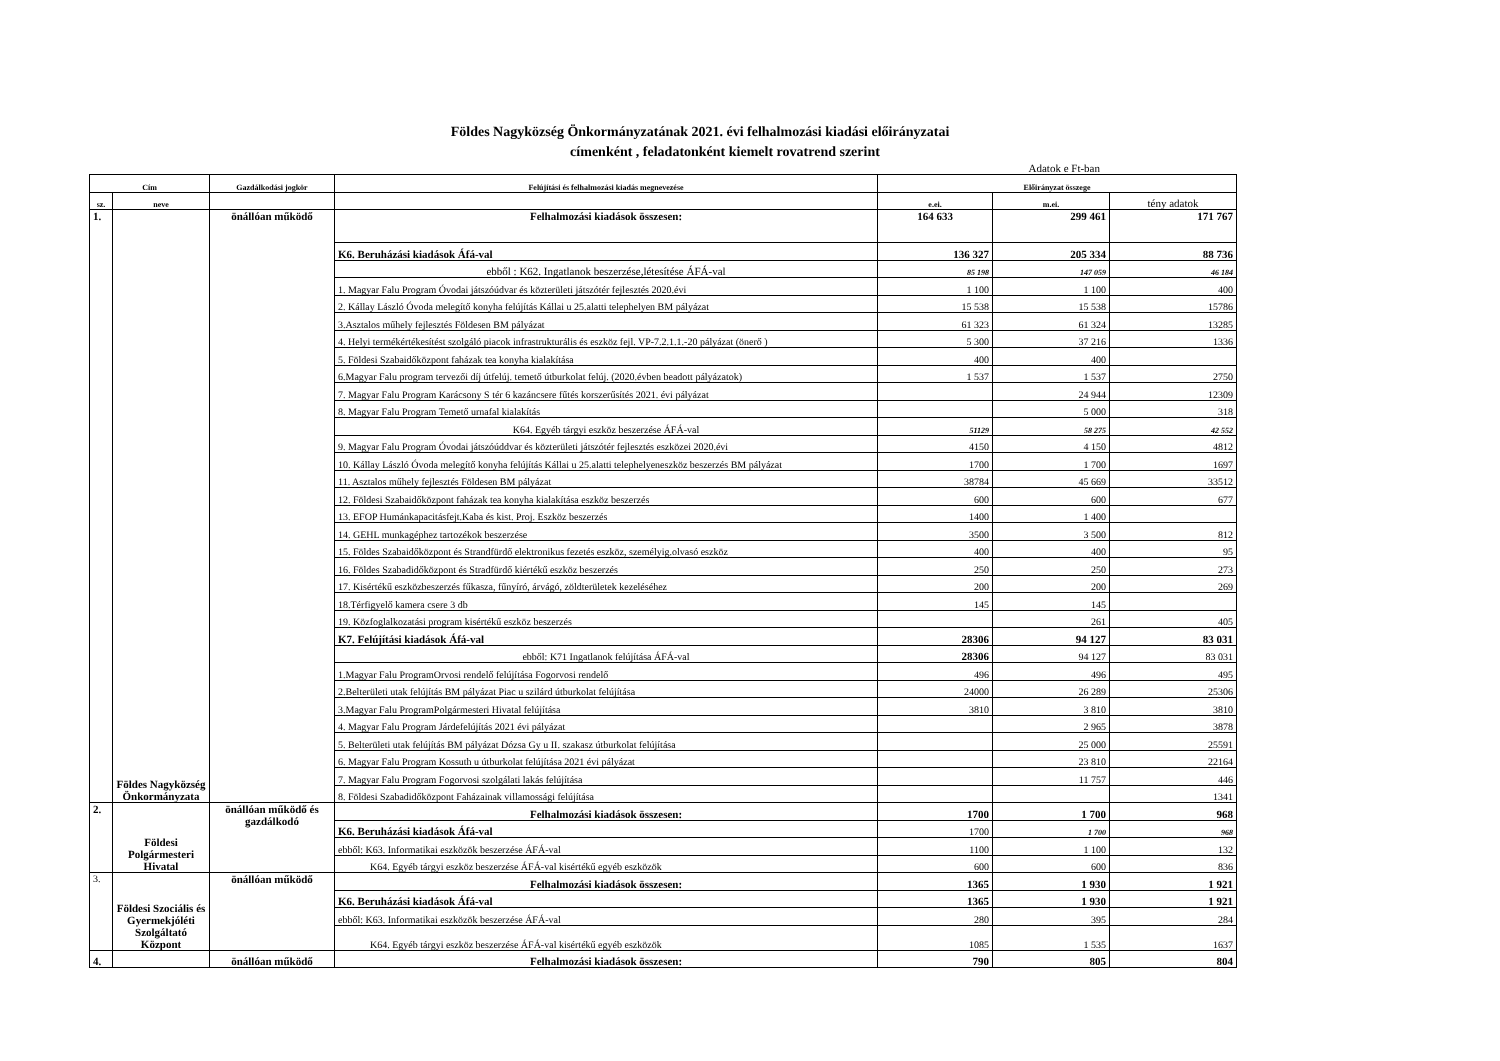Földes Nagyközség Önkormányzatának 2021. évi felhalmozási kiadási előirányzatai
címenként , feladatonként kiemelt rovatrend szerint
Adatok e Ft-ban
| Cím | | Gazdálkodási jogkör | Felújítási és felhalmozási kiadás megnevezése | Előirányzat összege | | |
| --- | --- | --- | --- | --- | --- | --- |
| sz. | neve | | | e.ei. | m.ei. | tény adatok |
| 1. | Földes Nagyközség Önkormányzata | önállóan működő | Felhalmozási kiadások összesen: | 164 633 | 299 461 | 171 767 |
| | | | K6. Beruházási kiadások Áfá-val | 136 327 | 205 334 | 88 736 |
| | | | ebből : K62. Ingatlanok beszerzése,létesítése ÁFÁ-val | 85 198 | 147 059 | 46 184 |
| | | | 1. Magyar Falu Program Óvodai játszóúdvar és közterületi játszótér fejlesztés 2020.évi | 1 100 | 1 100 | 400 |
| | | | 2. Kállay László Óvoda melegítő konyha felújítás Kállai u 25.alatti telephelyen BM pályázat | 15 538 | 15 538 | 15786 |
| | | | 3.Asztalos műhely fejlesztés Földesen BM pályázat | 61 323 | 61 324 | 13285 |
| | | | 4. Helyi termékértékesítést szolgáló piacok infrastrukturális és eszköz fejl. VP-7.2.1.1.-20 pályázat (önerő ) | 5 300 | 37 216 | 1336 |
| | | | 5. Földesi Szabaidőközpont faházak tea konyha kialakítása | 400 | 400 | |
| | | | 6.Magyar Falu program tervezői díj útfelúj. temető útburkolat felúj. (2020.évben beadott pályázatok) | 1 537 | 1 537 | 2750 |
| | | | 7. Magyar Falu Program Karácsony S tér 6 kazáncsere fűtés korszerűsítés 2021. évi pályázat | | 24 944 | 12309 |
| | | | 8. Magyar Falu Program Temető urnafal kialakítás | | 5 000 | 318 |
| | | | K64. Egyéb tárgyi eszköz beszerzése ÁFÁ-val | 51129 | 58 275 | 42 552 |
| | | | 9. Magyar Falu Program Óvodai játszóúddvar és közterületi játszótér fejlesztés eszközei 2020.évi | 4150 | 4 150 | 4812 |
| | | | 10. Kállay László Óvoda melegítő konyha felújítás Kállai u 25.alatti telephelyeneszköz beszerzés BM pályázat | 1700 | 1 700 | 1697 |
| | | | 11. Asztalos műhely fejlesztés Földesen BM pályázat | 38784 | 45 669 | 33512 |
| | | | 12. Földesi Szabaidőközpont faházak tea konyha kialakítása eszköz beszerzés | 600 | 600 | 677 |
| | | | 13. EFOP Humánkapacitásfejt.Kaba és kist. Proj. Eszköz beszerzés | 1400 | 1 400 | |
| | | | 14. GEHL munkagéphez tartozékok beszerzése | 3500 | 3 500 | 812 |
| | | | 15. Földes Szabaidőközpont és Strandfürdő elektronikus fezetés eszköz, személyig.olvasó eszköz | 400 | 400 | 95 |
| | | | 16. Földes Szabadidőközpont és Stradfürdő kiértékű eszköz beszerzés | 250 | 250 | 273 |
| | | | 17. Kisértékű eszközbeszerzés fűkasza, fűnyíró, árvágó, zöldterületek kezeléséhez | 200 | 200 | 269 |
| | | | 18.Térfigyelő kamera csere 3 db | 145 | 145 | |
| | | | 19. Közfoglalkozatási program kisértékű eszköz beszerzés | | 261 | 405 |
| | | | K7. Felújítási kiadások Áfá-val | 28306 | 94 127 | 83 031 |
| | | | ebből: K71 Ingatlanok felújítása ÁFÁ-val | 28306 | 94 127 | 83 031 |
| | | | 1.Magyar Falu ProgramOrvosi rendelő felújítása Fogorvosi rendelő | 496 | 496 | 495 |
| | | | 2.Belterületi utak felújítás BM pályázat Piac u szilárd útburkolat felújítása | 24000 | 26 289 | 25306 |
| | | | 3.Magyar Falu ProgramPolgármesteri Hivatal felújítása | 3810 | 3 810 | 3810 |
| | | | 4. Magyar Falu Program Járdefelújítás 2021 évi pályázat | | 2 965 | 3878 |
| | | | 5. Belterületi utak felújítás BM pályázat Dózsa Gy u II. szakasz útburkolat felújítása | | 25 000 | 25591 |
| | | | 6. Magyar Falu Program Kossuth u útburkolat felújítása 2021 évi pályázat | | 23 810 | 22164 |
| | | | 7. Magyar Falu Program Fogorvosi szolgálati lakás felújítása | | 11 757 | 446 |
| | | | 8. Földesi Szabadidőközpont Faházainak villamossági felújítása | | | 1341 |
| 2. | Földesi Polgármesteri Hivatal | önállóan működő és gazdálkodó | Felhalmozási kiadások összesen: | 1700 | 1 700 | 968 |
| | | | K6. Beruházási kiadások Áfá-val | 1700 | 1 700 | 968 |
| | | | ebből: K63. Informatikai eszközök beszerzése ÁFÁ-val | 1100 | 1 100 | 132 |
| | | | K64. Egyéb tárgyi eszköz beszerzése ÁFÁ-val kisértékű egyéb eszközök | 600 | 600 | 836 |
| 3. | Földesi Szociális és Gyermekjóléti Szolgáltató Központ | önállóan működő | Felhalmozási kiadások összesen: | 1365 | 1 930 | 1 921 |
| | | | K6. Beruházási kiadások Áfá-val | 1365 | 1 930 | 1 921 |
| | | | ebből: K63. Informatikai eszközök beszerzése ÁFÁ-val | 280 | 395 | 284 |
| | | | K64. Egyéb tárgyi eszköz beszerzése ÁFÁ-val kisértékű egyéb eszközök | 1085 | 1 535 | 1637 |
| 4. | | önállóan működő | Felhalmozási kiadások összesen: | 790 | 805 | 804 |